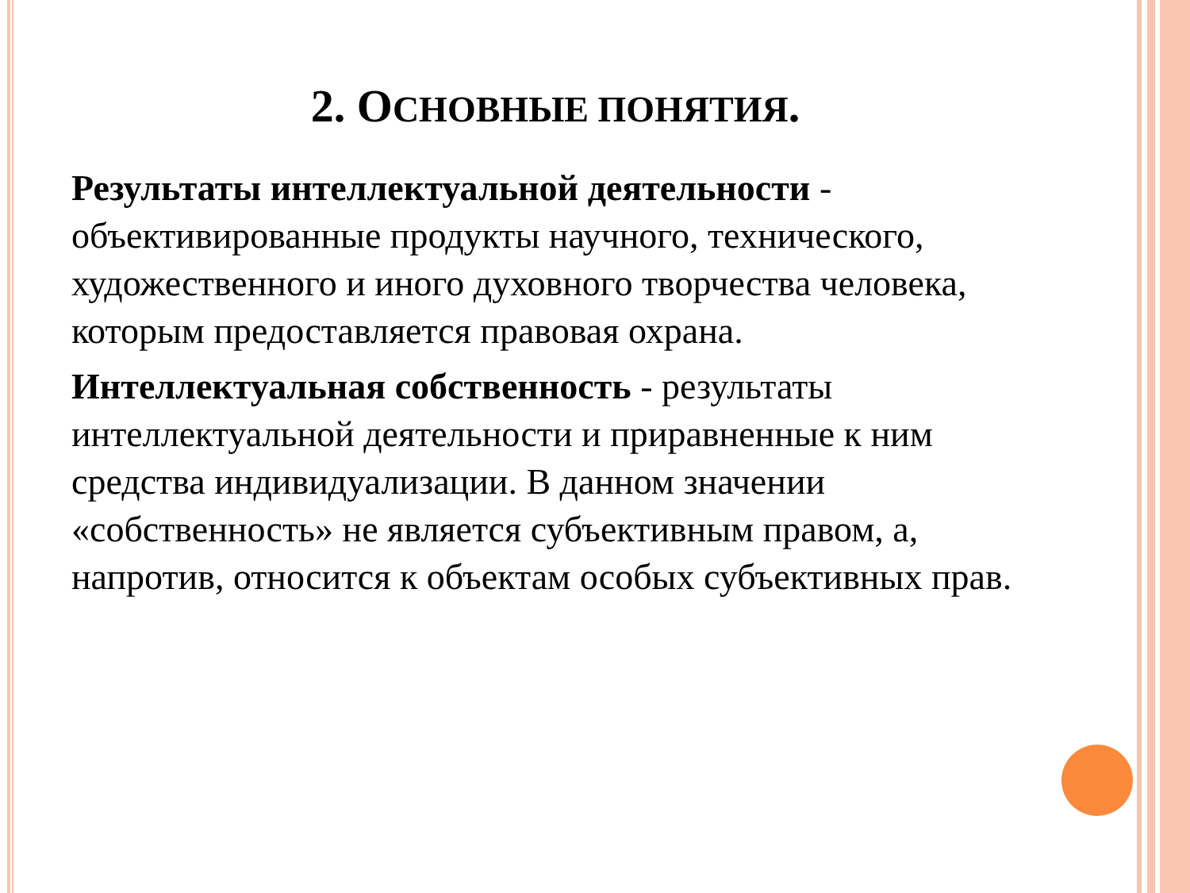2. ОСНОВНЫЕ ПОНЯТИЯ.
Результаты интеллектуальной деятельности - объективированные продукты научного, технического, художественного и иного духовного творчества человека, которым предоставляется правовая охрана.
Интеллектуальная собственность - результаты интеллектуальной деятельности и приравненные к ним средства индивидуализации. В данном значении «собственность» не является субъективным правом, а, напротив, относится к объектам особых субъективных прав.